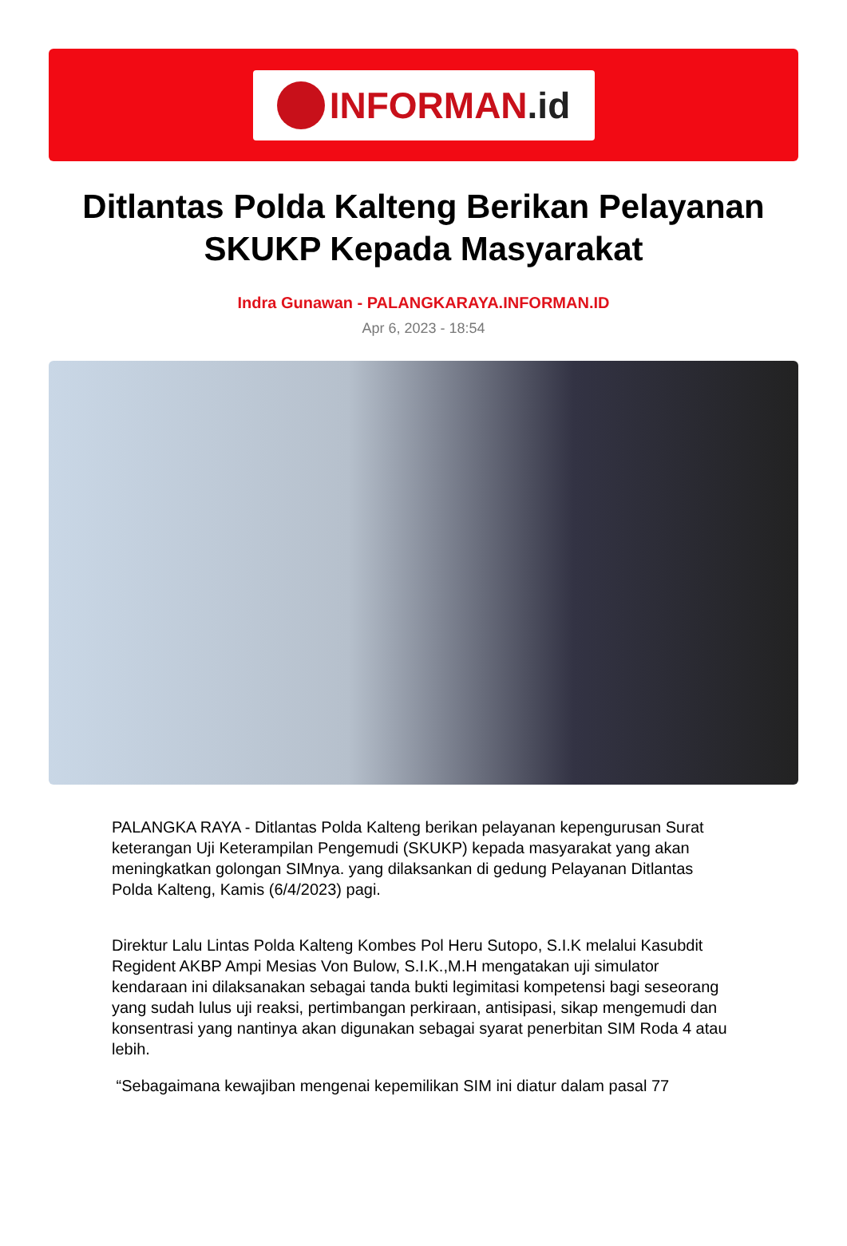INFORMAN.id
Ditlantas Polda Kalteng Berikan Pelayanan SKUKP Kepada Masyarakat
Indra Gunawan - PALANGKARAYA.INFORMAN.ID
Apr 6, 2023 - 18:54
PALANGKA RAYA - Ditlantas Polda Kalteng berikan pelayanan kepengurusan Surat keterangan Uji Keterampilan Pengemudi (SKUKP) kepada masyarakat yang akan meningkatkan golongan SIMnya. yang dilaksankan di gedung Pelayanan Ditlantas Polda Kalteng, Kamis (6/4/2023) pagi.
Direktur Lalu Lintas Polda Kalteng Kombes Pol Heru Sutopo, S.I.K melalui Kasubdit Regident AKBP Ampi Mesias Von Bulow, S.I.K.,M.H mengatakan uji simulator kendaraan ini dilaksanakan sebagai tanda bukti legimitasi kompetensi bagi seseorang yang sudah lulus uji reaksi, pertimbangan perkiraan, antisipasi, sikap mengemudi dan konsentrasi yang nantinya akan digunakan sebagai syarat penerbitan SIM Roda 4 atau lebih.
“Sebagaimana kewajiban mengenai kepemilikan SIM ini diatur dalam pasal 77